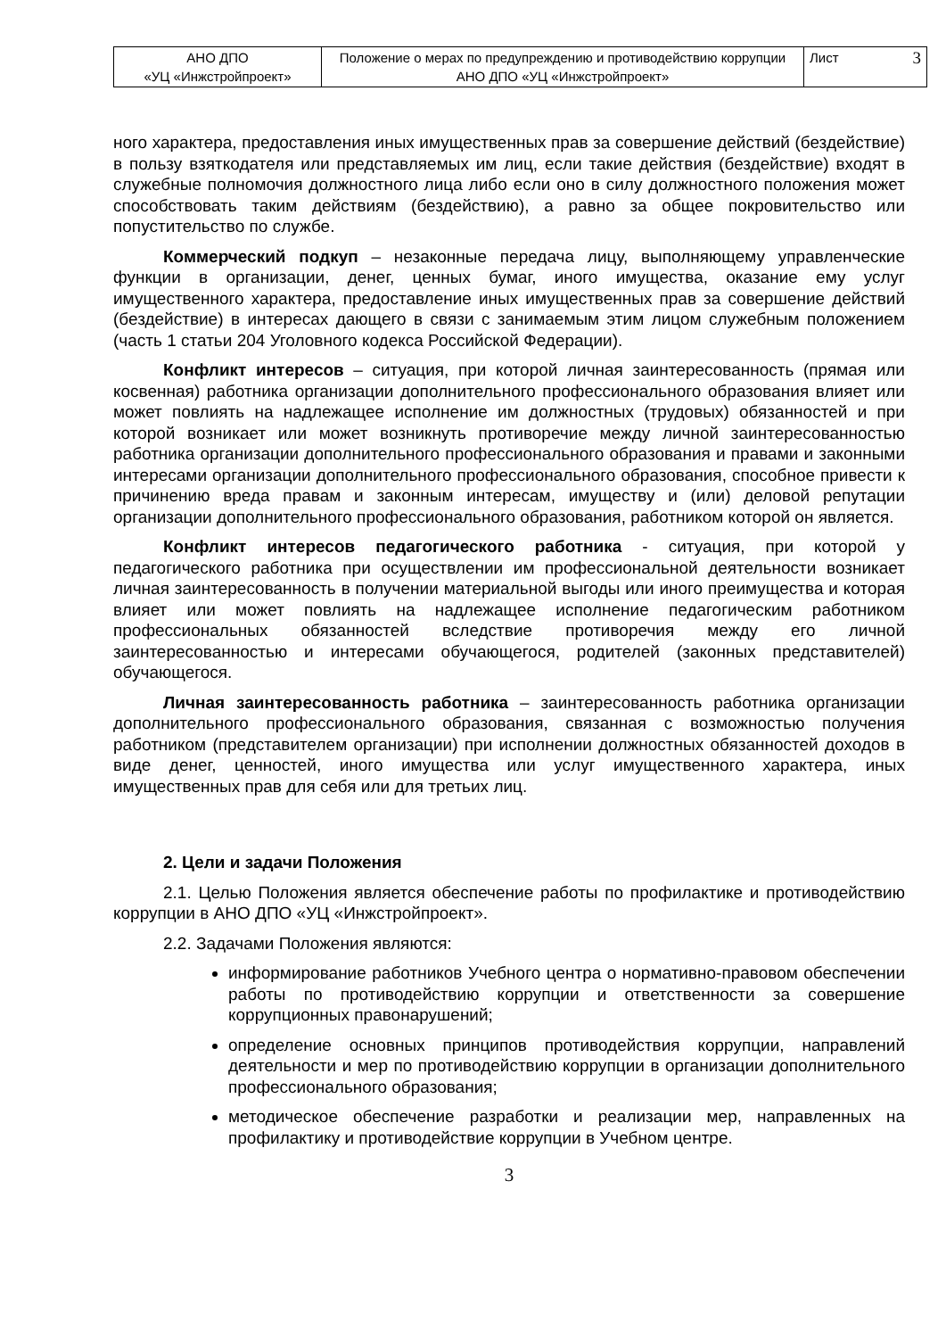| АНО ДПО «УЦ «Инжстройпроект» | Положение о мерах по предупреждению и противодействию коррупции АНО ДПО «УЦ «Инжстройпроект» | Лист 3 |
ного характера, предоставления иных имущественных прав за совершение действий (бездействие) в пользу взяткодателя или представляемых им лиц, если такие действия (бездействие) входят в служебные полномочия должностного лица либо если оно в силу должностного положения может способствовать таким действиям (бездействию), а равно за общее покровительство или попустительство по службе.
Коммерческий подкуп – незаконные передача лицу, выполняющему управленческие функции в организации, денег, ценных бумаг, иного имущества, оказание ему услуг имущественного характера, предоставление иных имущественных прав за совершение действий (бездействие) в интересах дающего в связи с занимаемым этим лицом служебным положением (часть 1 статьи 204 Уголовного кодекса Российской Федерации).
Конфликт интересов – ситуация, при которой личная заинтересованность (прямая или косвенная) работника организации дополнительного профессионального образования влияет или может повлиять на надлежащее исполнение им должностных (трудовых) обязанностей и при которой возникает или может возникнуть противоречие между личной заинтересованностью работника организации дополнительного профессионального образования и правами и законными интересами организации дополнительного профессионального образования, способное привести к причинению вреда правам и законным интересам, имуществу и (или) деловой репутации организации дополнительного профессионального образования, работником которой он является.
Конфликт интересов педагогического работника - ситуация, при которой у педагогического работника при осуществлении им профессиональной деятельности возникает личная заинтересованность в получении материальной выгоды или иного преимущества и которая влияет или может повлиять на надлежащее исполнение педагогическим работником профессиональных обязанностей вследствие противоречия между его личной заинтересованностью и интересами обучающегося, родителей (законных представителей) обучающегося.
Личная заинтересованность работника – заинтересованность работника организации дополнительного профессионального образования, связанная с возможностью получения работником (представителем организации) при исполнении должностных обязанностей доходов в виде денег, ценностей, иного имущества или услуг имущественного характера, иных имущественных прав для себя или для третьих лиц.
2. Цели и задачи Положения
2.1. Целью Положения является обеспечение работы по профилактике и противодействию коррупции в АНО ДПО «УЦ «Инжстройпроект».
2.2. Задачами Положения являются:
информирование работников Учебного центра о нормативно-правовом обеспечении работы по противодействию коррупции и ответственности за совершение коррупционных правонарушений;
определение основных принципов противодействия коррупции, направлений деятельности и мер по противодействию коррупции в организации дополнительного профессионального образования;
методическое обеспечение разработки и реализации мер, направленных на профилактику и противодействие коррупции в Учебном центре.
3